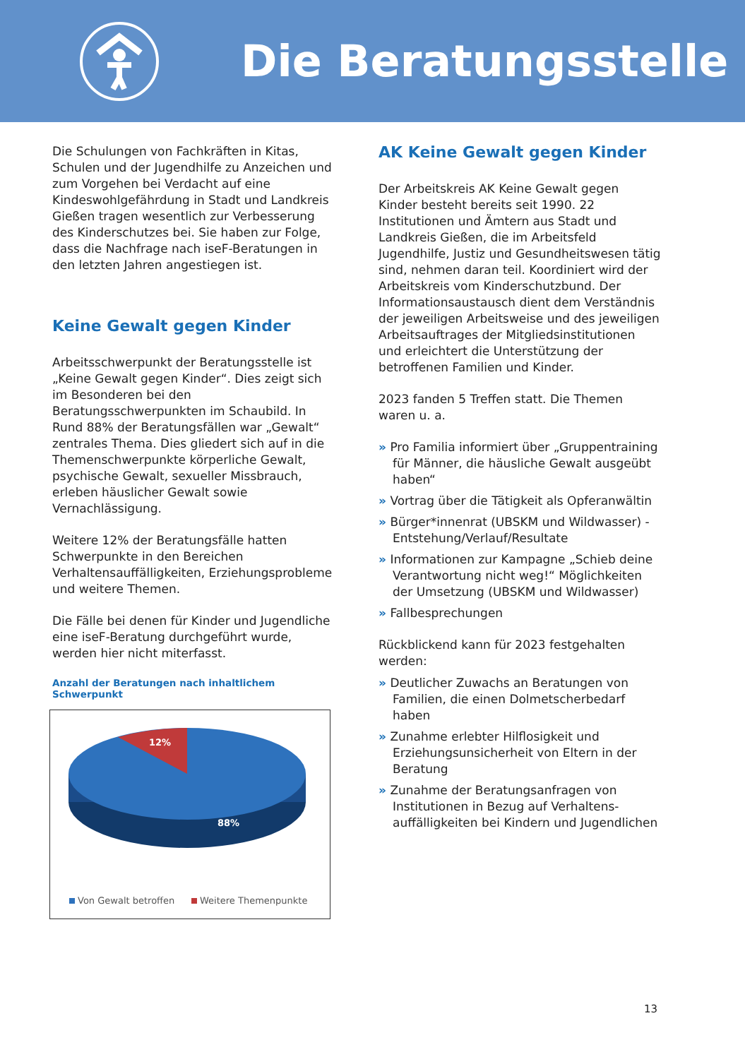Die Beratungsstelle
Die Schulungen von Fachkräften in Kitas, Schulen und der Jugendhilfe zu Anzeichen und zum Vorgehen bei Verdacht auf eine Kindeswohlgefährdung in Stadt und Landkreis Gießen tragen wesentlich zur Verbesserung des Kinderschutzes bei. Sie haben zur Folge, dass die Nachfrage nach iseF-Beratungen in den letzten Jahren angestiegen ist.
Keine Gewalt gegen Kinder
Arbeitsschwerpunkt der Beratungsstelle ist „Keine Gewalt gegen Kinder“. Dies zeigt sich im Besonderen bei den Beratungsschwerpunkten im Schaubild. In Rund 88% der Beratungsfällen war „Gewalt“ zentrales Thema. Dies gliedert sich auf in die Themenschwerpunkte körperliche Gewalt, psychische Gewalt, sexueller Missbrauch, erleben häuslicher Gewalt sowie Vernachlässigung.
Weitere 12% der Beratungsfälle hatten Schwerpunkte in den Bereichen Verhaltensauffälligkeiten, Erziehungsprobleme und weitere Themen.
Die Fälle bei denen für Kinder und Jugendliche eine iseF-Beratung durchgeführt wurde, werden hier nicht miterfasst.
Anzahl der Beratungen nach inhaltlichem Schwerpunkt
12%
88%
Von Gewalt betroffen
Weitere Themenpunkte
AK Keine Gewalt gegen Kinder
Der Arbeitskreis AK Keine Gewalt gegen Kinder besteht bereits seit 1990. 22 Institutionen und Ämtern aus Stadt und Landkreis Gießen, die im Arbeitsfeld Jugendhilfe, Justiz und Gesundheitswesen tätig sind, nehmen daran teil. Koordiniert wird der Arbeitskreis vom Kinderschutzbund. Der Informationsaustausch dient dem Verständnis der jeweiligen Arbeitsweise und des jeweiligen Arbeitsauftrages der Mitgliedsinstitutionen und erleichtert die Unterstützung der betroffenen Familien und Kinder.
2023 fanden 5 Treffen statt. Die Themen waren u. a.
» Pro Familia informiert über „Gruppentraining für Männer, die häusliche Gewalt ausgeübt haben“
» Vortrag über die Tätigkeit als Opferanwältin
» Bürger*innenrat (UBSKM und Wildwasser) - Entstehung/Verlauf/Resultate
» Informationen zur Kampagne „Schieb deine Verantwortung nicht weg!“ Möglichkeiten der Umsetzung (UBSKM und Wildwasser)
» Fallbesprechungen
Rückblickend kann für 2023 festgehalten werden:
» Deutlicher Zuwachs an Beratungen von Familien, die einen Dolmetscherbedarf haben
» Zunahme erlebter Hilflosigkeit und Erziehungsunsicherheit von Eltern in der Beratung
» Zunahme der Beratungsanfragen von Institutionen in Bezug auf Verhaltens-auffälligkeiten bei Kindern und Jugendlichen
13